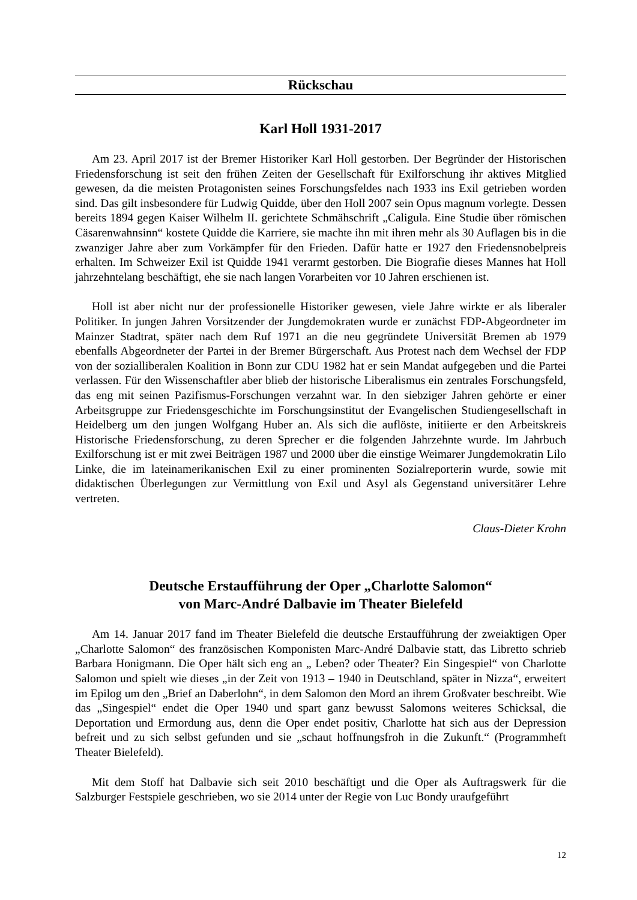Rückschau
Karl Holl 1931-2017
Am 23. April 2017 ist der Bremer Historiker Karl Holl gestorben. Der Begründer der Historischen Friedensforschung ist seit den frühen Zeiten der Gesellschaft für Exilforschung ihr aktives Mitglied gewesen, da die meisten Protagonisten seines Forschungsfeldes nach 1933 ins Exil getrieben worden sind. Das gilt insbesondere für Ludwig Quidde, über den Holl 2007 sein Opus magnum vorlegte. Dessen bereits 1894 gegen Kaiser Wilhelm II. gerichtete Schmähschrift „Caligula. Eine Studie über römischen Cäsarenwahnsinn“ kostete Quidde die Karriere, sie machte ihn mit ihren mehr als 30 Auflagen bis in die zwanziger Jahre aber zum Vorkämpfer für den Frieden. Dafür hatte er 1927 den Friedensnobelpreis erhalten. Im Schweizer Exil ist Quidde 1941 verarmt gestorben. Die Biografie dieses Mannes hat Holl jahrzehntelang beschäftigt, ehe sie nach langen Vorarbeiten vor 10 Jahren erschienen ist.
Holl ist aber nicht nur der professionelle Historiker gewesen, viele Jahre wirkte er als liberaler Politiker. In jungen Jahren Vorsitzender der Jungdemokraten wurde er zunächst FDP-Abgeordneter im Mainzer Stadtrat, später nach dem Ruf 1971 an die neu gegründete Universität Bremen ab 1979 ebenfalls Abgeordneter der Partei in der Bremer Bürgerschaft. Aus Protest nach dem Wechsel der FDP von der sozialliberalen Koalition in Bonn zur CDU 1982 hat er sein Mandat aufgegeben und die Partei verlassen. Für den Wissenschaftler aber blieb der historische Liberalismus ein zentrales Forschungsfeld, das eng mit seinen Pazifismus-Forschungen verzahnt war. In den siebziger Jahren gehörte er einer Arbeitsgruppe zur Friedensgeschichte im Forschungsinstitut der Evangelischen Studiengesellschaft in Heidelberg um den jungen Wolfgang Huber an. Als sich die auflöste, initiierte er den Arbeitskreis Historische Friedensforschung, zu deren Sprecher er die folgenden Jahrzehnte wurde. Im Jahrbuch Exilforschung ist er mit zwei Beiträgen 1987 und 2000 über die einstige Weimarer Jungdemokratin Lilo Linke, die im lateinamerikanischen Exil zu einer prominenten Sozialreporterin wurde, sowie mit didaktischen Überlegungen zur Vermittlung von Exil und Asyl als Gegenstand universitärer Lehre vertreten.
Claus-Dieter Krohn
Deutsche Erstaufführung der Oper „Charlotte Salomon“
von Marc-André Dalbavie im Theater Bielefeld
Am 14. Januar 2017 fand im Theater Bielefeld die deutsche Erstaufführung der zweiaktigen Oper „Charlotte Salomon“ des französischen Komponisten Marc-André Dalbavie statt, das Libretto schrieb Barbara Honigmann. Die Oper hält sich eng an „ Leben? oder Theater? Ein Singespiel“ von Charlotte Salomon und spielt wie dieses „in der Zeit von 1913 – 1940 in Deutschland, später in Nizza“, erweitert im Epilog um den „Brief an Daberlohn“, in dem Salomon den Mord an ihrem Großvater beschreibt. Wie das „Singespiel“ endet die Oper 1940 und spart ganz bewusst Salomons weiteres Schicksal, die Deportation und Ermordung aus, denn die Oper endet positiv, Charlotte hat sich aus der Depression befreit und zu sich selbst gefunden und sie „schaut hoffnungsfroh in die Zukunft.“ (Programmheft Theater Bielefeld).
Mit dem Stoff hat Dalbavie sich seit 2010 beschäftigt und die Oper als Auftragswerk für die Salzburger Festspiele geschrieben, wo sie 2014 unter der Regie von Luc Bondy uraufgeführt
12